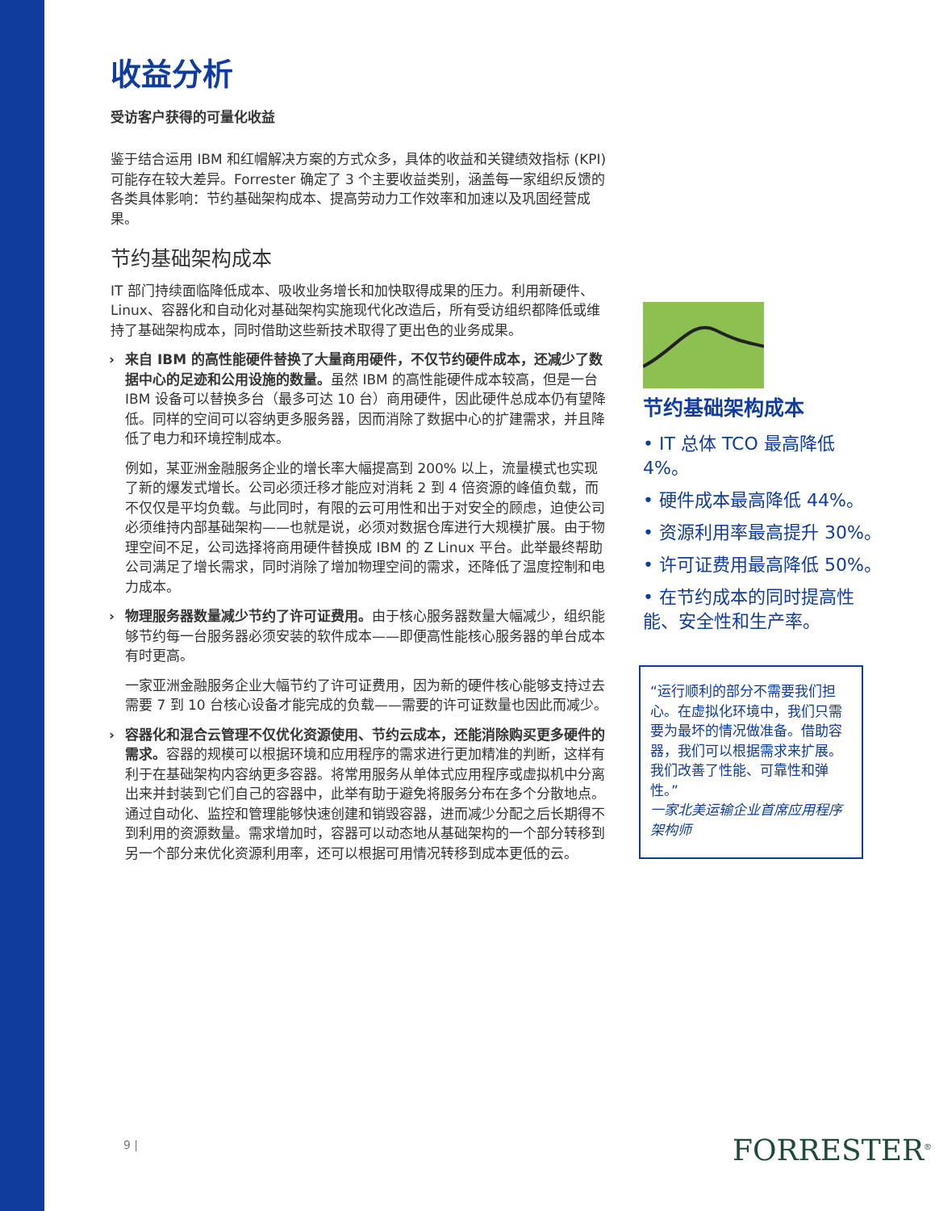收益分析
受访客户获得的可量化收益
鉴于结合运用 IBM 和红帽解决方案的方式众多，具体的收益和关键绩效指标 (KPI) 可能存在较大差异。Forrester 确定了 3 个主要收益类别，涵盖每一家组织反馈的各类具体影响：节约基础架构成本、提高劳动力工作效率和加速以及巩固经营成果。
节约基础架构成本
IT 部门持续面临降低成本、吸收业务增长和加快取得成果的压力。利用新硬件、Linux、容器化和自动化对基础架构实施现代化改造后，所有受访组织都降低或维持了基础架构成本，同时借助这些新技术取得了更出色的业务成果。
›
来自 IBM 的高性能硬件替换了大量商用硬件，不仅节约硬件成本，还减少了数据中心的足迹和公用设施的数量。虽然 IBM 的高性能硬件成本较高，但是一台 IBM 设备可以替换多台（最多可达 10 台）商用硬件，因此硬件总成本仍有望降低。同样的空间可以容纳更多服务器，因而消除了数据中心的扩建需求，并且降低了电力和环境控制成本。
例如，某亚洲金融服务企业的增长率大幅提高到 200% 以上，流量模式也实现了新的爆发式增长。公司必须迁移才能应对消耗 2 到 4 倍资源的峰值负载，而不仅仅是平均负载。与此同时，有限的云可用性和出于对安全的顾虑，迫使公司必须维持内部基础架构——也就是说，必须对数据仓库进行大规模扩展。由于物理空间不足，公司选择将商用硬件替换成 IBM 的 Z Linux 平台。此举最终帮助公司满足了增长需求，同时消除了增加物理空间的需求，还降低了温度控制和电力成本。
›
物理服务器数量减少节约了许可证费用。由于核心服务器数量大幅减少，组织能够节约每一台服务器必须安装的软件成本——即便高性能核心服务器的单台成本有时更高。
一家亚洲金融服务企业大幅节约了许可证费用，因为新的硬件核心能够支持过去需要 7 到 10 台核心设备才能完成的负载——需要的许可证数量也因此而减少。
›
容器化和混合云管理不仅优化资源使用、节约云成本，还能消除购买更多硬件的需求。容器的规模可以根据环境和应用程序的需求进行更加精准的判断，这样有利于在基础架构内容纳更多容器。将常用服务从单体式应用程序或虚拟机中分离出来并封装到它们自己的容器中，此举有助于避免将服务分布在多个分散地点。通过自动化、监控和管理能够快速创建和销毁容器，进而减少分配之后长期得不到利用的资源数量。需求增加时，容器可以动态地从基础架构的一个部分转移到另一个部分来优化资源利用率，还可以根据可用情况转移到成本更低的云。
节约基础架构成本
• IT 总体 TCO 最高降低 4%。
• 硬件成本最高降低 44%。
• 资源利用率最高提升 30%。
• 许可证费用最高降低 50%。
• 在节约成本的同时提高性能、安全性和生产率。
“运行顺利的部分不需要我们担心。在虚拟化环境中，我们只需要为最坏的情况做准备。借助容器，我们可以根据需求来扩展。我们改善了性能、可靠性和弹性。”
一家北美运输企业首席应用程序架构师
9 | FORRESTER<sup>®</sup>